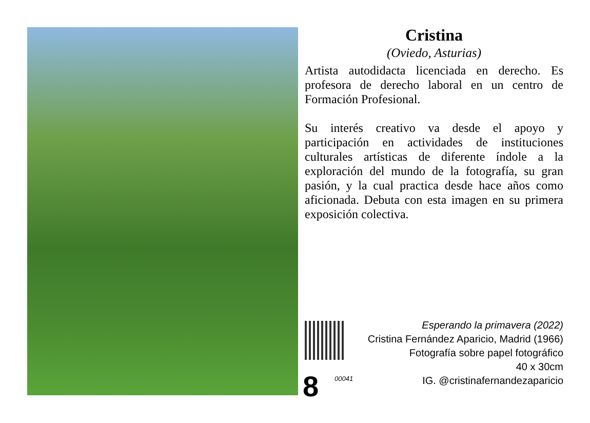Cristina
(Oviedo, Asturias)
Artista autodidacta licenciada en derecho. Es profesora de derecho laboral en un centro de Formación Profesional.
Su interés creativo va desde el apoyo y participación en actividades de instituciones culturales artísticas de diferente índole a la exploración del mundo de la fotografía, su gran pasión, y la cual practica desde hace años como aficionada. Debuta con esta imagen en su primera exposición colectiva.
8 00041
Esperando la primavera (2022)
Cristina Fernández Aparicio, Madrid (1966)
Fotografía sobre papel fotográfico
40 x 30cm
IG. @cristinafernandezaparicio